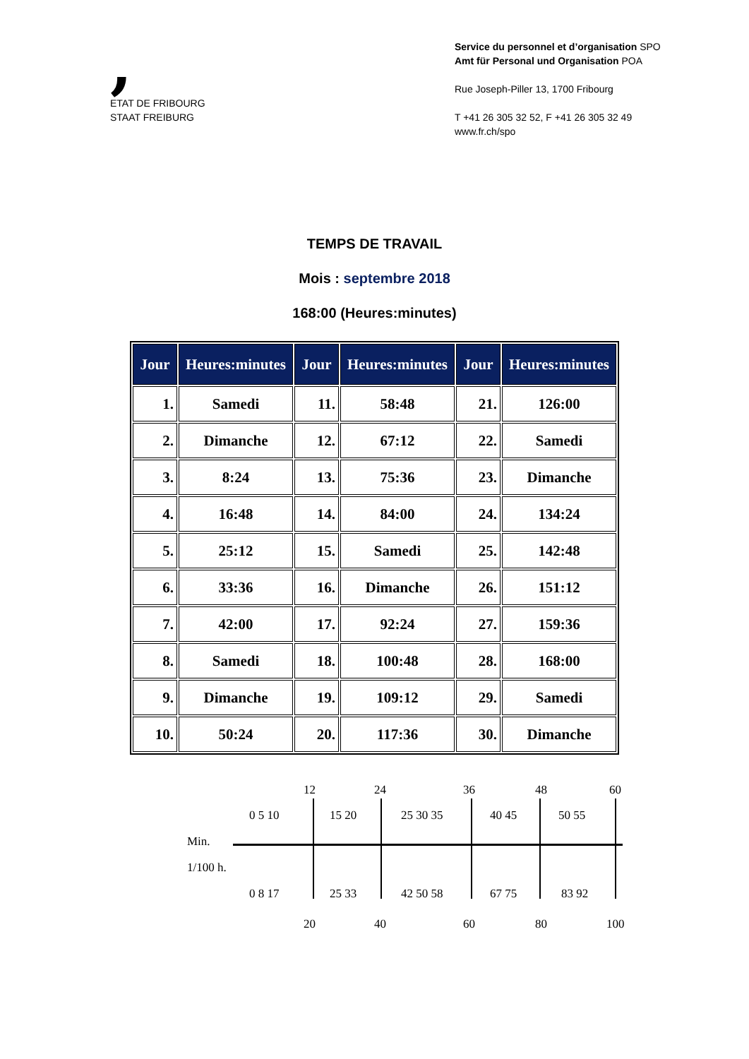,
ETAT DE FRIBOURG
STAAT FREIBURG
Service du personnel et d’organisation SPO
Amt für Personal und Organisation POA
Rue Joseph-Piller 13, 1700 Fribourg
T +41 26 305 32 52, F +41 26 305 32 49
www.fr.ch/spo
TEMPS DE TRAVAIL
Mois : septembre 2018
168:00 (Heures:minutes)
| Jour | Heures:minutes | Jour | Heures:minutes | Jour | Heures:minutes |
| --- | --- | --- | --- | --- | --- |
| 1. | Samedi | 11. | 58:48 | 21. | 126:00 |
| 2. | Dimanche | 12. | 67:12 | 22. | Samedi |
| 3. | 8:24 | 13. | 75:36 | 23. | Dimanche |
| 4. | 16:48 | 14. | 84:00 | 24. | 134:24 |
| 5. | 25:12 | 15. | Samedi | 25. | 142:48 |
| 6. | 33:36 | 16. | Dimanche | 26. | 151:12 |
| 7. | 42:00 | 17. | 92:24 | 27. | 159:36 |
| 8. | Samedi | 18. | 100:48 | 28. | 168:00 |
| 9. | Dimanche | 19. | 109:12 | 29. | Samedi |
| 10. | 50:24 | 20. | 117:36 | 30. | Dimanche |
12 24 36 48 60
0 5 10 15 20 25 30 35 40 45 50 55
Min.
1/100 h.
0 8 17 25 33 42 50 58 67 75 83 92
20 40 60 80 100